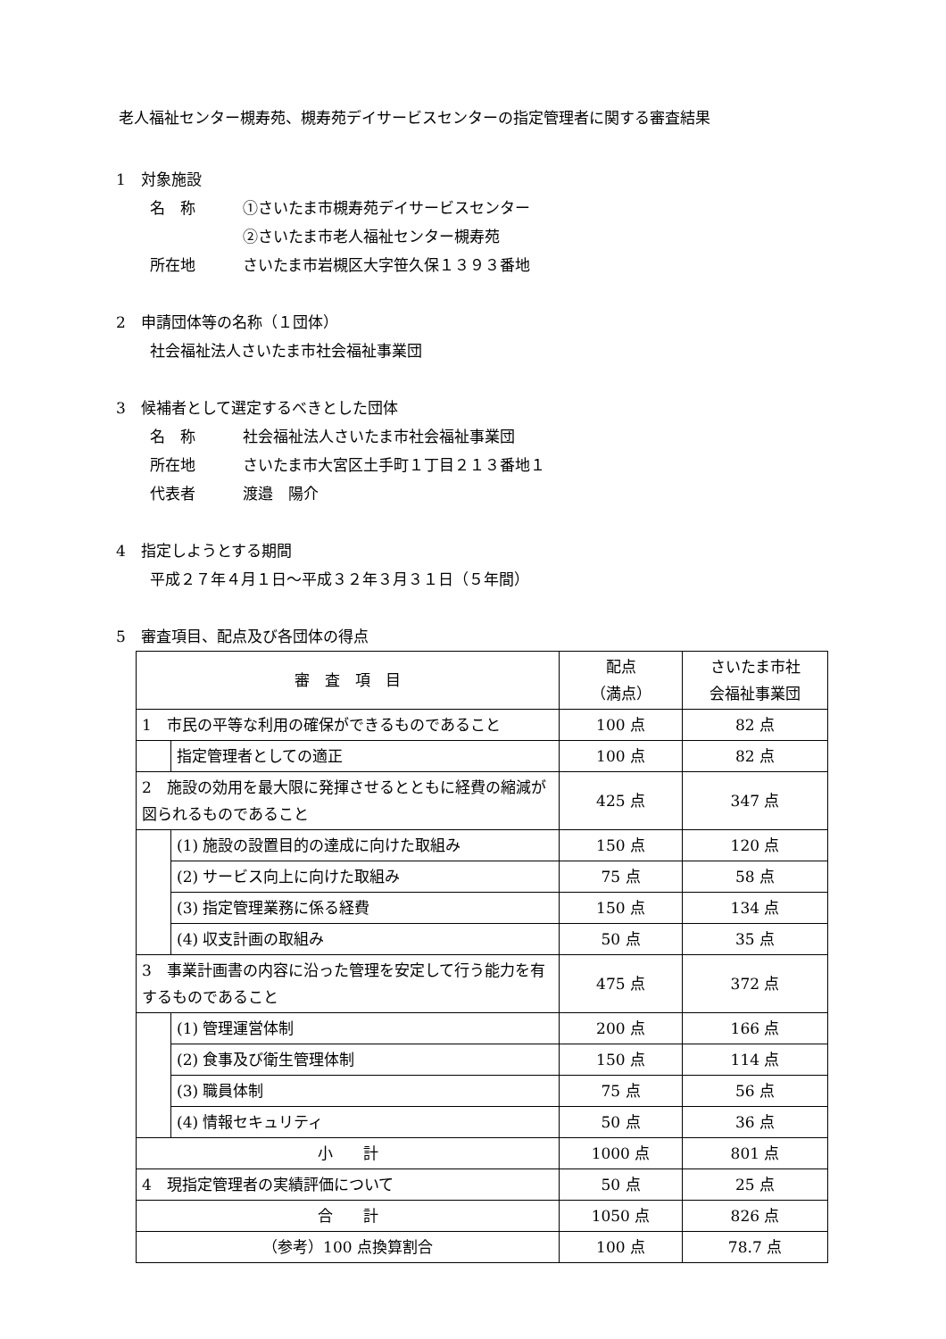老人福祉センター槻寿苑、槻寿苑デイサービスセンターの指定管理者に関する審査結果
1　対象施設
名　称 ①さいたま市槻寿苑デイサービスセンター
②さいたま市老人福祉センター槻寿苑
所在地 さいたま市岩槻区大字笹久保１３９３番地
2　申請団体等の名称（１団体）
社会福祉法人さいたま市社会福祉事業団
3　候補者として選定するべきとした団体
名　称 社会福祉法人さいたま市社会福祉事業団
所在地 さいたま市大宮区土手町１丁目２１３番地１
代表者 渡邉　陽介
4　指定しようとする期間
平成２７年４月１日～平成３２年３月３１日（５年間）
5　審査項目、配点及び各団体の得点
| 審 査 項 目 | | 配点 （満点） | さいたま市社 会福祉事業団 |
| 1 市民の平等な利用の確保ができるものであること | | 100 点 | 82 点 |
| | 指定管理者としての適正 | 100 点 | 82 点 |
| 2 施設の効用を最大限に発揮させるとともに経費の縮減が図られるものであること | | 425 点 | 347 点 |
| | (1) 施設の設置目的の達成に向けた取組み | 150 点 | 120 点 |
| | (2) サービス向上に向けた取組み | 75 点 | 58 点 |
| | (3) 指定管理業務に係る経費 | 150 点 | 134 点 |
| | (4) 収支計画の取組み | 50 点 | 35 点 |
| 3 事業計画書の内容に沿った管理を安定して行う能力を有するものであること | | 475 点 | 372 点 |
| | (1) 管理運営体制 | 200 点 | 166 点 |
| | (2) 食事及び衛生管理体制 | 150 点 | 114 点 |
| | (3) 職員体制 | 75 点 | 56 点 |
| | (4) 情報セキュリティ | 50 点 | 36 点 |
| 小 計 | | 1000 点 | 801 点 |
| 4 現指定管理者の実績評価について | | 50 点 | 25 点 |
| 合 計 | | 1050 点 | 826 点 |
| （参考）100 点換算割合 | | 100 点 | 78.7 点 |